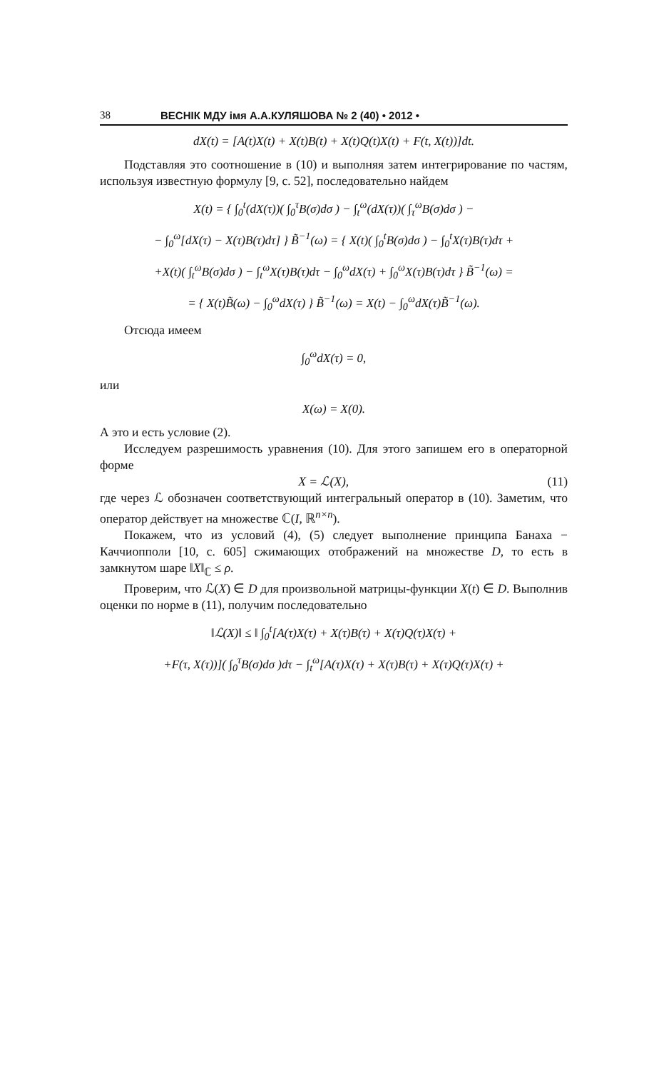38 ВЕСНІК МДУ імя А.А.КУЛЯШОВА № 2 (40) • 2012 •
dX(t) = [A(t)X(t) + X(t)B(t) + X(t)Q(t)X(t) + F(t, X(t))]dt.
Подставляя это соотношение в (10) и выполняя затем интегрирование по частям, используя известную формулу [9, с. 52], последовательно найдем
X(t) = { ∫<sub>0</sub><sup>t</sup>(dX(τ))( ∫<sub>0</sub><sup>τ</sup>B(σ)dσ ) − ∫<sub>t</sub><sup>ω</sup>(dX(τ))( ∫<sub>τ</sub><sup>ω</sup>B(σ)dσ ) −
− ∫<sub>0</sub><sup>ω</sup>[dX(τ) − X(τ)B(τ)dτ] } B̃<sup>−1</sup>(ω) = { X(t)( ∫<sub>0</sub><sup>t</sup>B(σ)dσ ) − ∫<sub>0</sub><sup>t</sup>X(τ)B(τ)dτ +
+X(t)( ∫<sub>t</sub><sup>ω</sup>B(σ)dσ ) − ∫<sub>t</sub><sup>ω</sup>X(τ)B(τ)dτ − ∫<sub>0</sub><sup>ω</sup>dX(τ) + ∫<sub>0</sub><sup>ω</sup>X(τ)B(τ)dτ } B̃<sup>−1</sup>(ω) =
= { X(t)B̃(ω) − ∫<sub>0</sub><sup>ω</sup>dX(τ) } B̃<sup>−1</sup>(ω) = X(t) − ∫<sub>0</sub><sup>ω</sup>dX(τ)B̃<sup>−1</sup>(ω).
Отсюда имеем
∫<sub>0</sub><sup>ω</sup>dX(τ) = 0,
или
X(ω) = X(0).
А это и есть условие (2).
Исследуем разрешимость уравнения (10). Для этого запишем его в операторной форме
X = ℒ(X), (11)
где через ℒ обозначен соответствующий интегральный оператор в (10). Заметим, что оператор действует на множестве ℂ(I, ℝ<sup>n×n</sup>).
Покажем, что из условий (4), (5) следует выполнение принципа Банаха − Каччиопполи [10, с. 605] сжимающих отображений на множестве D, то есть в замкнутом шаре ‖X‖<sub>ℂ</sub> ≤ ρ.
Проверим, что ℒ(X) ∈ D для произвольной матрицы-функции X(t) ∈ D. Выполнив оценки по норме в (11), получим последовательно
‖ℒ(X)‖ ≤ ‖ ∫<sub>0</sub><sup>t</sup>[A(τ)X(τ) + X(τ)B(τ) + X(τ)Q(τ)X(τ) +
+F(τ, X(τ))]( ∫<sub>0</sub><sup>τ</sup>B(σ)dσ )dτ − ∫<sub>t</sub><sup>ω</sup>[A(τ)X(τ) + X(τ)B(τ) + X(τ)Q(τ)X(τ) +